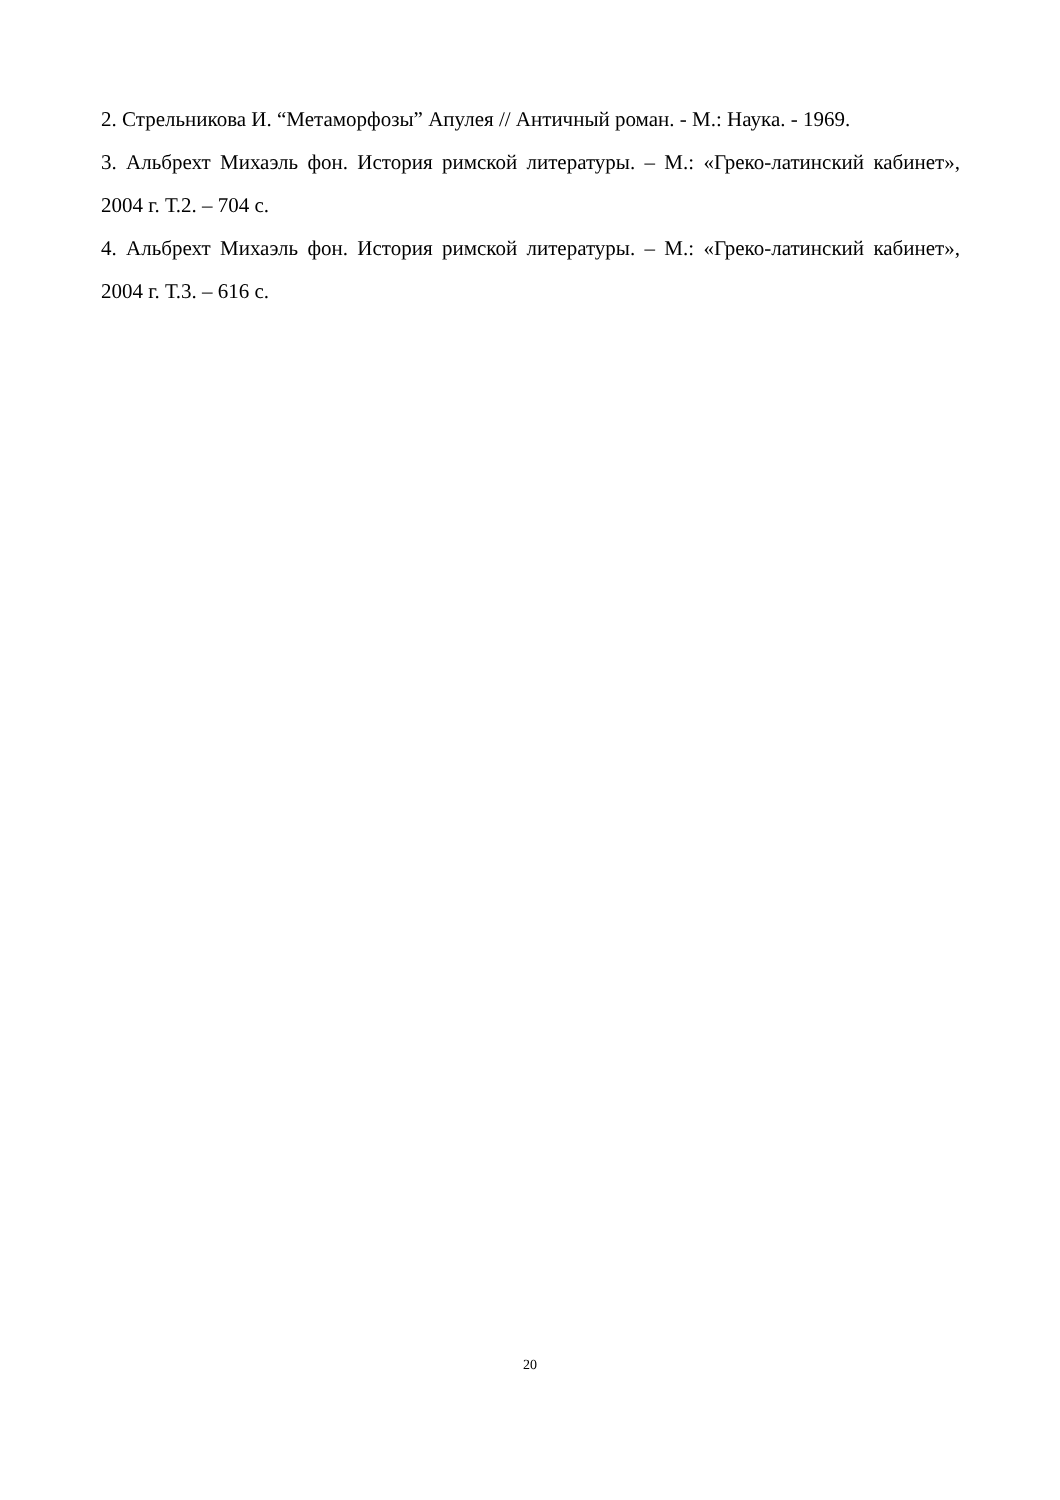2. Стрельникова И. “Метаморфозы” Апулея // Античный роман. - М.: Наука. - 1969.
3. Альбрехт Михаэль фон. История римской литературы. – М.: «Греко-латинский кабинет», 2004 г. Т.2. – 704 с.
4. Альбрехт Михаэль фон. История римской литературы. – М.: «Греко-латинский кабинет», 2004 г. Т.3. – 616 с.
20